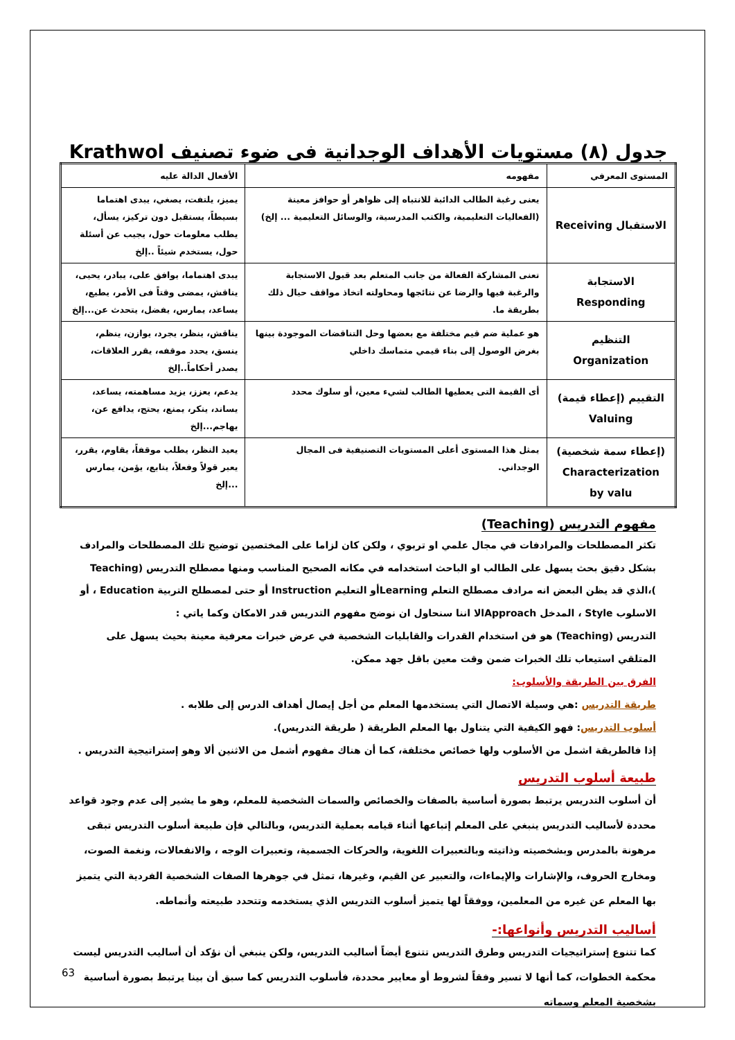جدول (٨) مستويات الأهداف الوجدانية فى ضوء تصنيف Krathwol
| المستوى المعرفي | مفهومه | الأفعال الدالة عليه |
| --- | --- | --- |
| الاستقبال Receiving | يعنى رغبة الطالب الدائبة للانتباه إلى ظواهر أو حوافز معينة (الفعاليات التعليمية، والكتب المدرسية، والوسائل التعليمية ... إلخ) | يميز، يلتفت، يصغي، يبدى اهتماما بسيطاً، يستقبل دون تركيز، يسأل، يطلب معلومات حول، يجيب عن أسئلة حول، يستخدم شيئاً ..إلخ |
| الاستجابة Responding | تعنى المشاركة الفعالة من جانب المتعلم بعد قبول الاستجابة والرغبة فيها والرضا عن نتائجها ومحاولته اتخاذ مواقف حيال ذلك بطريقة ما. | يبدى اهتماما، يوافق على، يبادر، يحيى، يناقش، يمضى وقتاً فى الأمر، يطيع، يساعد، يمارس، يفضل، يتحدث عن...إلخ |
| التنظيم Organization | هو عملية ضم قيم مختلفة مع بعضها وحل التناقضات الموجودة بينها بغرض الوصول إلى بناء قيمي متماسك داخلي | يناقش، ينظر، يجرد، يوازن، ينظم، ينسق، يحدد موقفه، يقرر العلاقات، يصدر أحكاماً..إلخ |
| التقييم (إعطاء قيمة) Valuing | أى القيمة التى يعطيها الطالب لشيء معين، أو سلوك محدد | يدعم، يعزز، يزيد مساهمته، يساعد، يساند، ينكر، يمنع، يحتج، يدافع عن، يهاجم...إلخ |
| (إعطاء سمة شخصية) Characterization by valu | يمثل هذا المستوى أعلى المستويات التصنيفية فى المجال الوجداني. | يعيد النظر، يطلب موقفاً، يقاوم، يقرر، يعبر قولاً وفعلاً، يتابع، يؤمن، يمارس ...إلخ |
مفهوم التدريس (Teaching)
تكثر المصطلحات والمرادفات في مجال علمي او تربوي ، ولكن كان لزاما على المختصين توضيح تلك المصطلحات والمرادف بشكل دقيق بحث يسهل على الطالب او الباحث استخدامه في مكانه الصحيح المناسب ومنها مصطلح التدريس (Teaching )،الذي قد يظن البعض انه مرادف مصطلح التعلم Learningأو التعليم Instruction أو حتى لمصطلح التربية Education ، أو الاسلوب Style ، المدخل Approachالا اننا سنحاول ان نوضح مفهوم التدريس قدر الامكان وكما ياتي :
التدريس (Teaching) هو فن استخدام القدرات والقابليات الشخصية في عرض خبرات معرفية معينة بحيث يسهل على المتلقي استيعاب تلك الخبرات ضمن وقت معين باقل جهد ممكن.
الفرق بين الطريقة والأسلوب:
طريقة التدريس :هي وسيلة الاتصال التي يستخدمها المعلم من أجل إيصال أهداف الدرس إلى طلابه .
أسلوب التدريس: فهو الكيفية التي يتناول بها المعلم الطريقة ( طريقة التدريس).
إذا فالطريقة اشمل من الأسلوب ولها خصائص مختلفة، كما أن هناك مفهوم أشمل من الاثنين ألا وهو إستراتيجية التدريس .
طبيعة أسلوب التدريس
أن أسلوب التدريس يرتبط بصورة أساسية بالصفات والخصائص والسمات الشخصية للمعلم، وهو ما يشير إلى عدم وجود قواعد محددة لأساليب التدريس ينبغي على المعلم إتباعها أثناء قيامه بعملية التدريس، وبالتالي فإن طبيعة أسلوب التدريس تبقى مرهونة بالمدرس وبشخصيته وذاتيته وبالتعبيرات اللغوية، والحركات الجسمية، وتعبيرات الوجه ، والانفعالات، ونغمة الصوت، ومخارج الحروف، والإشارات والإيماءات، والتعبير عن القيم، وغيرها، تمثل في جوهرها الصفات الشخصية الفردية التي يتميز بها المعلم عن غيره من المعلمين، ووفقاً لها يتميز أسلوب التدريس الذي يستخدمه وتتحدد طبيعته وأنماطه.
أساليب التدريس وأنواعها:-
كما تتنوع إستراتيجيات التدريس وطرق التدريس تتنوع أيضاً أساليب التدريس، ولكن ينبغي أن نؤكد أن أساليب التدريس ليست محكمة الخطوات، كما أنها لا تسير وفقاً لشروط أو معايير محددة، فأسلوب التدريس كما سبق أن بينا يرتبط بصورة أساسية بشخصية المعلم وسماته
63